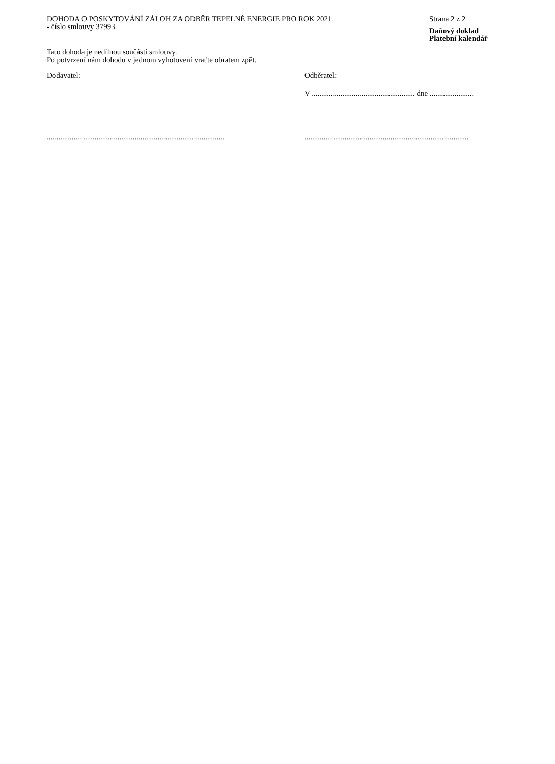DOHODA O POSKYTOVÁNÍ ZÁLOH ZA ODBĚR TEPELNÉ ENERGIE PRO ROK 2021
- číslo smlouvy 37993
Strana 2 z 2
Daňový doklad
Platební kalendář
Tato dohoda je nedílnou součástí smlouvy.
Po potvrzení nám dohodu v jednom vyhotovení vraťte obratem zpět.
Dodavatel: Odběratel:
V ...................................................... dne .......................
.............................................................................................
......................................................................................